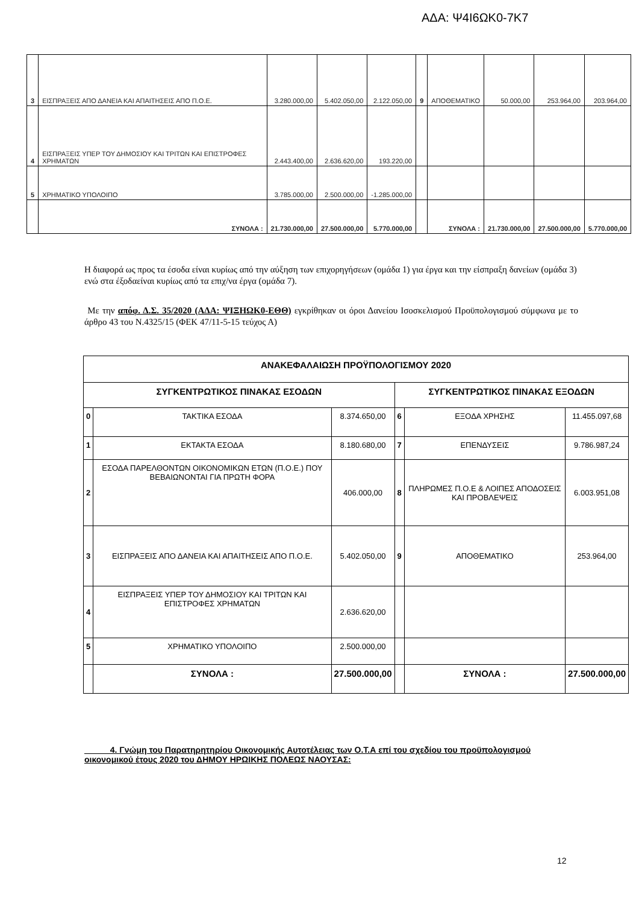ΑΔΑ: Ψ4Ι6ΩΚ0-7Κ7
| 3 | ΕΙΣΠΡΑΞΕΙΣ ΑΠΟ ΔΑΝΕΙΑ ΚΑΙ ΑΠΑΙΤΗΣΕΙΣ ΑΠΟ Π.Ο.Ε. | 3.280.000,00 | 5.402.050,00 | 2.122.050,00 | 9 | ΑΠΟΘΕΜΑΤΙΚΟ | 50.000,00 | 253.964,00 | 203.964,00 |
| 4 | ΕΙΣΠΡΑΞΕΙΣ ΥΠΕΡ ΤΟΥ ΔΗΜΟΣΙΟΥ ΚΑΙ ΤΡΙΤΩΝ ΚΑΙ ΕΠΙΣΤΡΟΦΕΣ ΧΡΗΜΑΤΩΝ | 2.443.400,00 | 2.636.620,00 | 193.220,00 | | | | | |
| 5 | ΧΡΗΜΑΤΙΚΟ ΥΠΟΛΟΙΠΟ | 3.785.000,00 | 2.500.000,00 | -1.285.000,00 | | | | | |
| | ΣΥΝΟΛΑ : | 21.730.000,00 | 27.500.000,00 | 5.770.000,00 | | ΣΥΝΟΛΑ : | 21.730.000,00 | 27.500.000,00 | 5.770.000,00 |
Η διαφορά ως προς τα έσοδα είναι κυρίως από την αύξηση των επιχορηγήσεων (ομάδα 1) για έργα και την είσπραξη δανείων (ομάδα 3) ενώ στα έξοδαείναι κυρίως από τα επιχ/να έργα (ομάδα 7).
Με την απόφ. Δ.Σ. 35/2020 (ΑΔΑ: ΨΙΞΗΩΚ0-ΕΘΘ) εγκρίθηκαν οι όροι Δανείου Ισοσκελισμού Προϋπολογισμού σύμφωνα με το άρθρο 43 του Ν.4325/15 (ΦΕΚ 47/11-5-15 τεύχος Α)
| ΑΝΑΚΕΦΑΛΑΙΩΣΗ ΠΡΟΫΠΟΛΟΓΙΣΜΟΥ 2020 | | | | | |
| --- | --- | --- | --- | --- | --- |
| ΣΥΓΚΕΝΤΡΩΤΙΚΟΣ ΠΙΝΑΚΑΣ ΕΣΟΔΩΝ | | | ΣΥΓΚΕΝΤΡΩΤΙΚΟΣ ΠΙΝΑΚΑΣ ΕΞΟΔΩΝ | | |
| 0 | ΤΑΚΤΙΚΑ ΕΣΟΔΑ | 8.374.650,00 | 6 | ΕΞΟΔΑ ΧΡΗΣΗΣ | 11.455.097,68 |
| 1 | ΕΚΤΑΚΤΑ ΕΣΟΔΑ | 8.180.680,00 | 7 | ΕΠΕΝΔΥΣΕΙΣ | 9.786.987,24 |
| 2 | ΕΣΟΔΑ ΠΑΡΕΛΘΟΝΤΩΝ ΟΙΚΟΝΟΜΙΚΩΝ ΕΤΩΝ (Π.Ο.Ε.) ΠΟΥ ΒΕΒΑΙΩΝΟΝΤΑΙ ΓΙΑ ΠΡΩΤΗ ΦΟΡΑ | 406.000,00 | 8 | ΠΛΗΡΩΜΕΣ Π.Ο.Ε & ΛΟΙΠΕΣ ΑΠΟΔΟΣΕΙΣ ΚΑΙ ΠΡΟΒΛΕΨΕΙΣ | 6.003.951,08 |
| 3 | ΕΙΣΠΡΑΞΕΙΣ ΑΠΟ ΔΑΝΕΙΑ ΚΑΙ ΑΠΑΙΤΗΣΕΙΣ ΑΠΟ Π.Ο.Ε. | 5.402.050,00 | 9 | ΑΠΟΘΕΜΑΤΙΚΟ | 253.964,00 |
| 4 | ΕΙΣΠΡΑΞΕΙΣ ΥΠΕΡ ΤΟΥ ΔΗΜΟΣΙΟΥ ΚΑΙ ΤΡΙΤΩΝ ΚΑΙ ΕΠΙΣΤΡΟΦΕΣ ΧΡΗΜΑΤΩΝ | 2.636.620,00 | | | |
| 5 | ΧΡΗΜΑΤΙΚΟ ΥΠΟΛΟΙΠΟ | 2.500.000,00 | | | |
| | ΣΥΝΟΛΑ : | 27.500.000,00 | | ΣΥΝΟΛΑ : | 27.500.000,00 |
4. Γνώμη του Παρατηρητηρίου Οικονομικής Αυτοτέλειας των Ο.Τ.Α επί του σχεδίου του προϋπολογισμού οικονομικού έτους 2020 του ΔΗΜΟΥ ΗΡΩΙΚΗΣ ΠΟΛΕΩΣ ΝΑΟΥΣΑΣ:
12